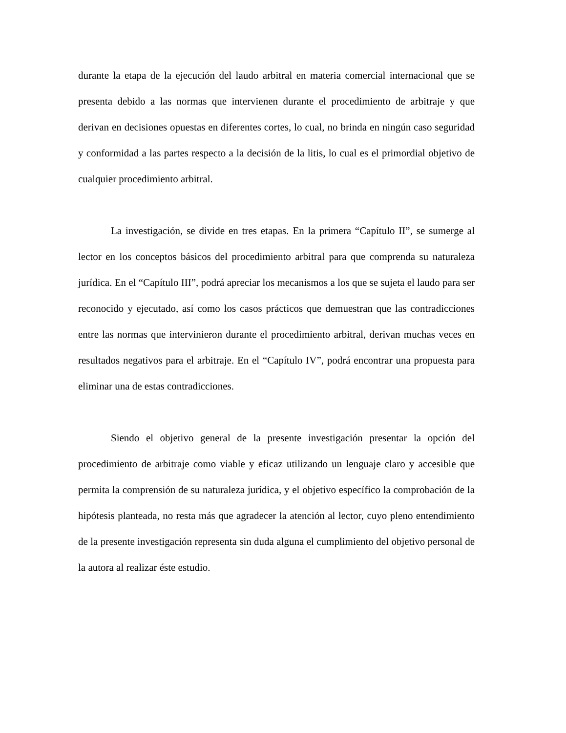durante la etapa de la ejecución del laudo arbitral en materia comercial internacional que se presenta debido a las normas que intervienen durante el procedimiento de arbitraje y que derivan en decisiones opuestas en diferentes cortes, lo cual, no brinda en ningún caso seguridad y conformidad a las partes respecto a la decisión de la litis, lo cual es el primordial objetivo de cualquier procedimiento arbitral.
La investigación, se divide en tres etapas. En la primera “Capítulo II”, se sumerge al lector en los conceptos básicos del procedimiento arbitral para que comprenda su naturaleza jurídica. En el “Capítulo III”, podrá apreciar los mecanismos a los que se sujeta el laudo para ser reconocido y ejecutado, así como los casos prácticos que demuestran que las contradicciones entre las normas que intervinieron durante el procedimiento arbitral, derivan muchas veces en resultados negativos para el arbitraje. En el “Capítulo IV”, podrá encontrar una propuesta para eliminar una de estas contradicciones.
Siendo el objetivo general de la presente investigación presentar la opción del procedimiento de arbitraje como viable y eficaz utilizando un lenguaje claro y accesible que permita la comprensión de su naturaleza jurídica, y el objetivo específico la comprobación de la hipótesis planteada, no resta más que agradecer la atención al lector, cuyo pleno entendimiento de la presente investigación representa sin duda alguna el cumplimiento del objetivo personal de la autora al realizar éste estudio.